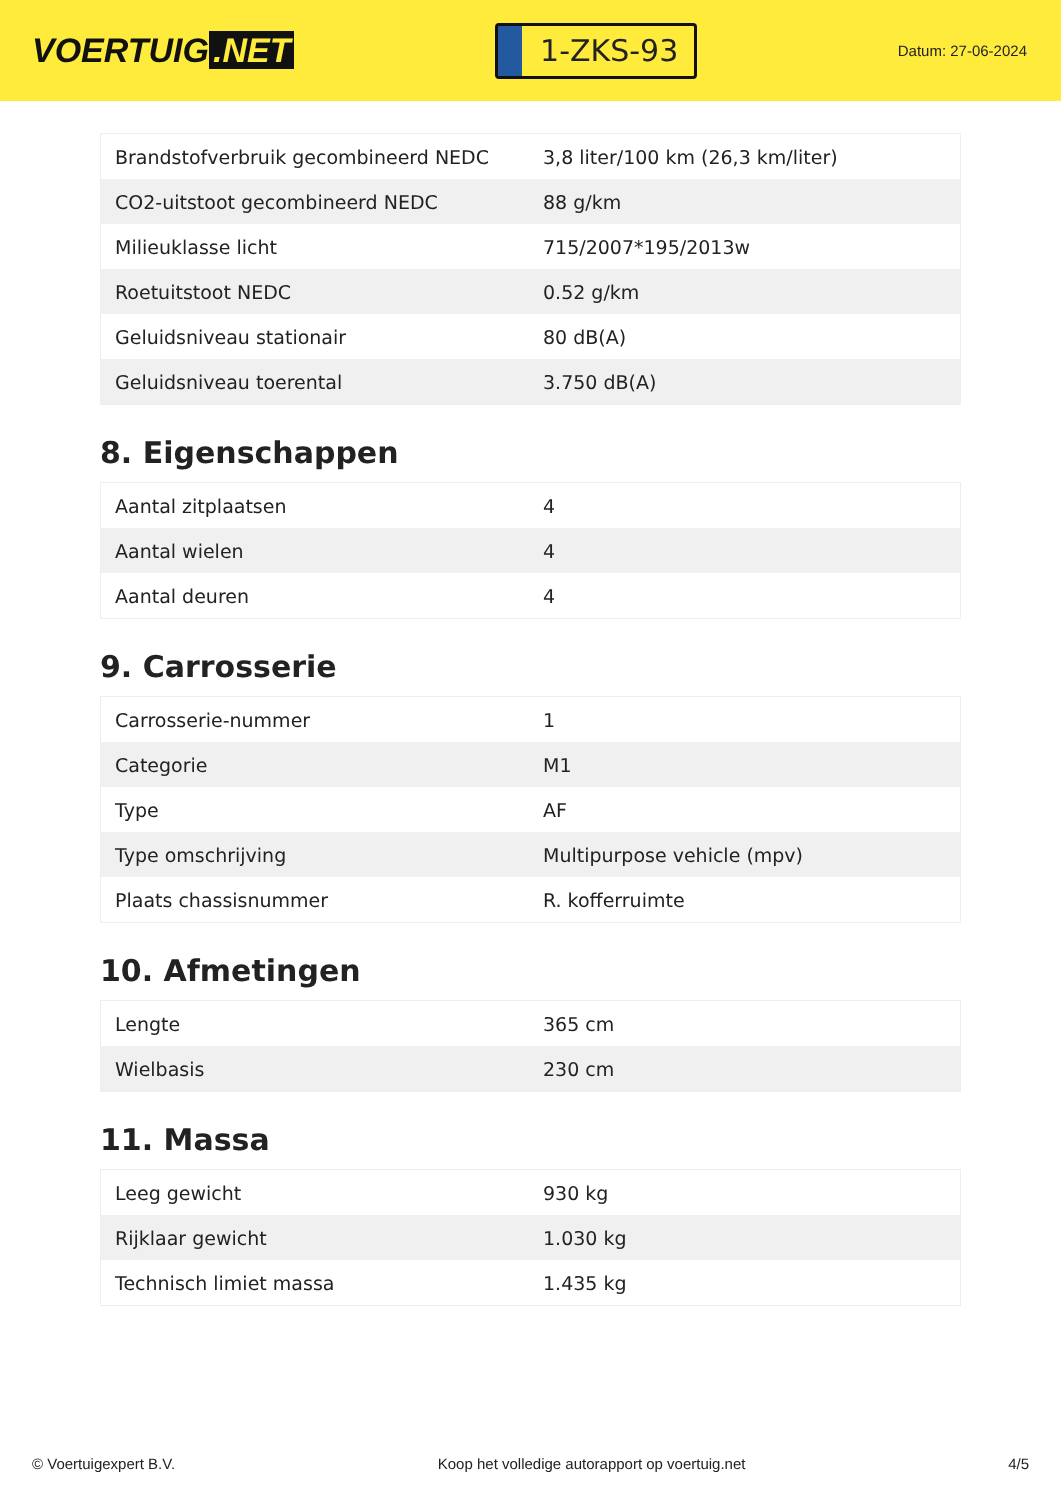VOERTUIG.NET
1-ZKS-93
Datum: 27-06-2024
| Brandstofverbruik gecombineerd NEDC | 3,8 liter/100 km (26,3 km/liter) |
| CO2-uitstoot gecombineerd NEDC | 88 g/km |
| Milieuklasse licht | 715/2007*195/2013w |
| Roetuitstoot NEDC | 0.52 g/km |
| Geluidsniveau stationair | 80 dB(A) |
| Geluidsniveau toerental | 3.750 dB(A) |
8. Eigenschappen
| Aantal zitplaatsen | 4 |
| Aantal wielen | 4 |
| Aantal deuren | 4 |
9. Carrosserie
| Carrosserie-nummer | 1 |
| Categorie | M1 |
| Type | AF |
| Type omschrijving | Multipurpose vehicle (mpv) |
| Plaats chassisnummer | R. kofferruimte |
10. Afmetingen
| Lengte | 365 cm |
| Wielbasis | 230 cm |
11. Massa
| Leeg gewicht | 930 kg |
| Rijklaar gewicht | 1.030 kg |
| Technisch limiet massa | 1.435 kg |
© Voertuigexpert B.V. Koop het volledige autorapport op voertuig.net 4/5